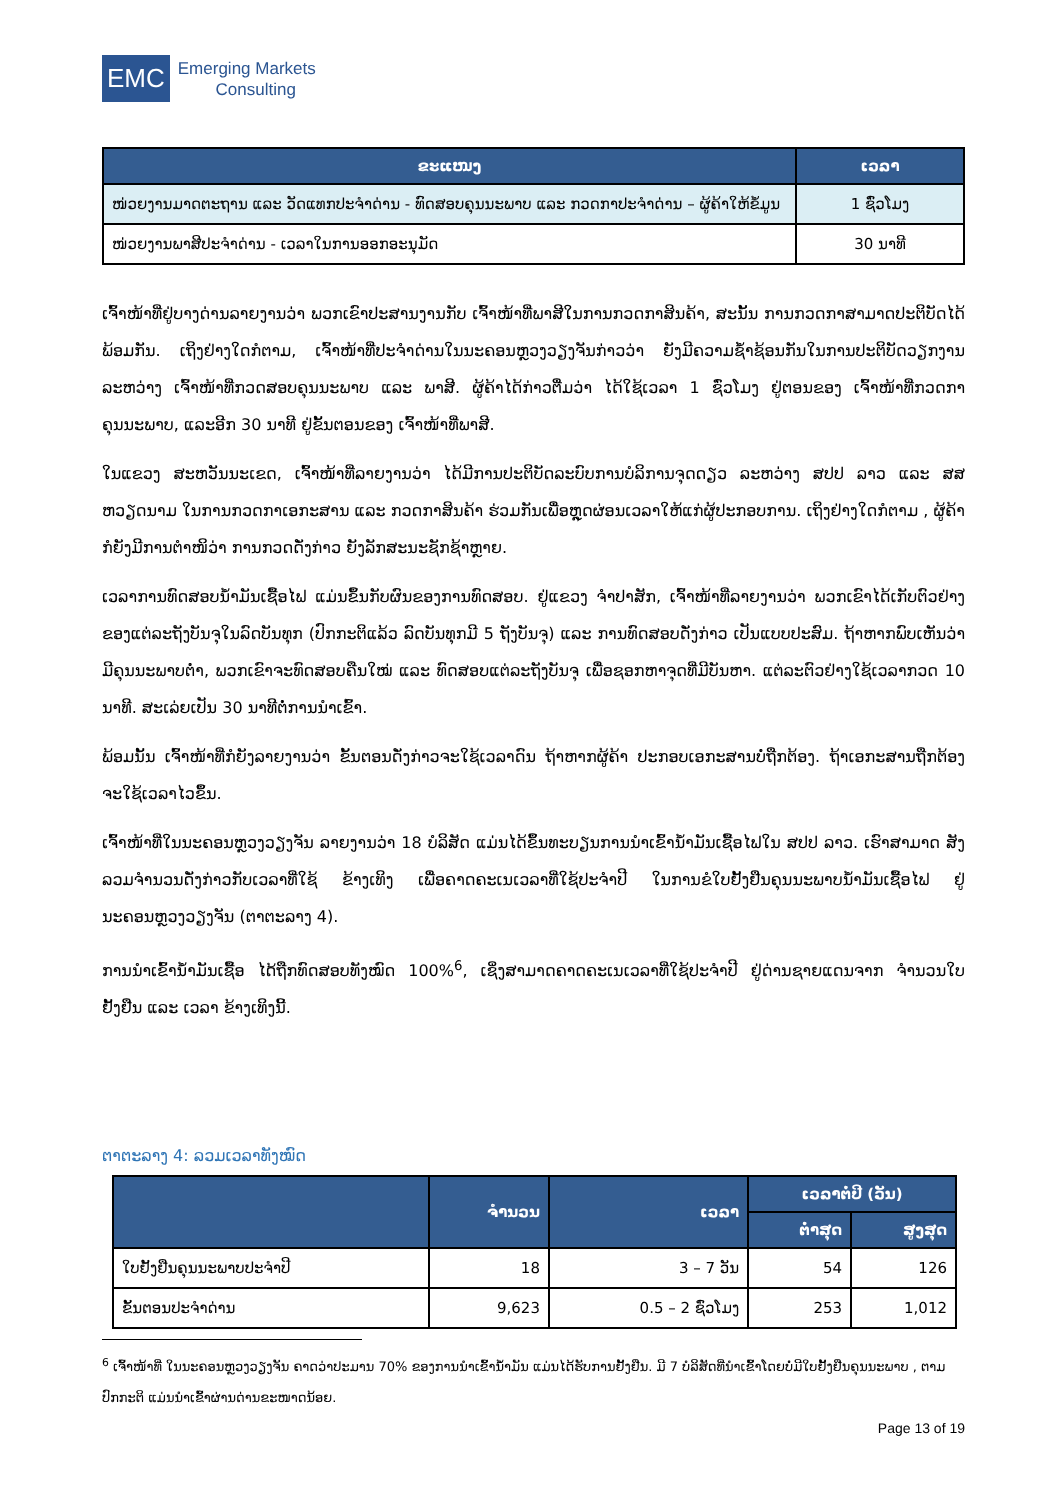EMC
Emerging Markets
Consulting
| ຂະແໜງ | ເວລາ |
| --- | --- |
| ໜ່ວຍງານມາດຕະຖານ ແລະ ວັດແທກປະຈໍາດ່ານ - ທົດສອບຄຸນນະພາບ ແລະ ກວດກາປະຈໍາດ່ານ – ຜູ້ຄ້າໃຫ້ຂໍ້ມູນ | 1 ຊົ່ວໂມງ |
| ໜ່ວຍງານພາສີປະຈໍາດ່ານ - ເວລາໃນການອອກອະນຸມັດ | 30 ນາທີ |
ເຈົ້າໜ້າທີ່ຢູ່ບາງດ່ານລາຍງານວ່າ ພວກເຂົາປະສານງານກັບ ເຈົ້າໜ້າທີ່ພາສີໃນການກວດກາສິນຄ້າ, ສະນັ້ນ ການກວດກາສາມາດປະຕິບັດໄດ້ພ້ອມກັນ. ເຖິງຢ່າງໃດກໍຕາມ, ເຈົ້າໜ້າທີ່ປະຈໍາດ່ານໃນນະຄອນຫຼວງວຽງຈັນກ່າວວ່າ ຍັງມີຄວາມຊໍ້າຊ້ອນກັນໃນການປະຕິບັດວຽກງານລະຫວ່າງ ເຈົ້າໜ້າທີ່ກວດສອບຄຸນນະພາບ ແລະ ພາສີ. ຜູ້ຄ້າໄດ້ກ່າວຕື່ມວ່າ ໄດ້ໃຊ້ເວລາ 1 ຊົ່ວໂມງ ຢູ່ຕອນຂອງ ເຈົ້າໜ້າທີ່ກວດກາຄຸນນະພາບ, ແລະອີກ 30 ນາທີ ຢູ່ຂັ້ນຕອນຂອງ ເຈົ້າໜ້າທີ່ພາສີ.
ໃນແຂວງ ສະຫວັນນະເຂດ, ເຈົ້າໜ້າທີ່ລາຍງານວ່າ ໄດ້ມີການປະຕິບັດລະບົບການບໍລິການຈຸດດຽວ ລະຫວ່າງ ສປປ ລາວ ແລະ ສສ ຫວຽດນາມ ໃນການກວດກາເອກະສານ ແລະ ກວດກາສິນຄ້າ ຮ່ວມກັນເພື່ອຫຼຸດຜ່ອນເວລາໃຫ້ແກ່ຜູ້ປະກອບການ. ເຖິງຢ່າງໃດກໍຕາມ , ຜູ້ຄ້າກໍຍັງມີການຕໍາໜິວ່າ ການກວດດັ່ງກ່າວ ຍັງລັກສະນະຊັກຊ້າຫຼາຍ.
ເວລາການທົດສອບນໍ້າມັນເຊື້ອໄຟ ແມ່ນຂຶ້ນກັບຜົນຂອງການທົດສອບ. ຢູ່ແຂວງ ຈໍາປາສັກ, ເຈົ້າໜ້າທີ່ລາຍງານວ່າ ພວກເຂົາໄດ້ເກັບຕົວຢ່າງຂອງແຕ່ລະຖັງບັນຈຸໃນລົດບັນທຸກ (ປົກກະຕິແລ້ວ ລົດບັນທຸກມີ 5 ຖັງບັນຈຸ) ແລະ ການທົດສອບດັ່ງກ່າວ ເປັນແບບປະສົມ. ຖ້າຫາກພົບເຫັນວ່າມີຄຸນນະພາບຕໍ່າ, ພວກເຂົາຈະທົດສອບຄືນໃໝ່ ແລະ ທົດສອບແຕ່ລະຖັງບັນຈຸ ເພື່ອຊອກຫາຈຸດທີ່ມີບັນຫາ. ແຕ່ລະຕົວຢ່າງໃຊ້ເວລາກວດ 10 ນາທີ. ສະເລ່ຍເປັນ 30 ນາທີຕໍ່ການນໍາເຂົ້າ.
ພ້ອມນັ້ນ ເຈົ້າໜ້າທີ່ກໍຍັງລາຍງານວ່າ ຂັ້ນຕອນດັ່ງກ່າວຈະໃຊ້ເວລາດົນ ຖ້າຫາກຜູ້ຄ້າ ປະກອບເອກະສານບໍ່ຖືກຕ້ອງ. ຖ້າເອກະສານຖືກຕ້ອງ ຈະໃຊ້ເວລາໄວຂຶ້ນ.
ເຈົ້າໜ້າທີ່ໃນນະຄອນຫຼວງວຽງຈັນ ລາຍງານວ່າ 18 ບໍລິສັດ ແມ່ນໄດ້ຂຶ້ນທະບຽນການນໍາເຂົ້ານໍ້າມັນເຊື້ອໄຟໃນ ສປປ ລາວ. ເຮົາສາມາດ ສັງລວມຈໍານວນດັ່ງກ່າວກັບເວລາທີ່ໃຊ້ ຂ້າງເທິງ ເພື່ອຄາດຄະເນເວລາທີ່ໃຊ້ປະຈໍາປີ ໃນການຂໍໃບຢັ້ງຢືນຄຸນນະພາບນໍ້າມັນເຊື້ອໄຟ ຢູ່ນະຄອນຫຼວງວຽງຈັນ (ຕາຕະລາງ 4).
ການນໍາເຂົ້ານໍ້າມັນເຊື້ອ ໄດ້ຖືກທົດສອບທັງໝົດ 100%<sup>6</sup>, ເຊິ່ງສາມາດຄາດຄະເນເວລາທີ່ໃຊ້ປະຈໍາປີ ຢູ່ດ່ານຊາຍແດນຈາກ ຈໍານວນໃບຢັ້ງຢືນ ແລະ ເວລາ ຂ້າງເທິງນີ້.
ຕາຕະລາງ 4: ລວມເວລາທັງໝົດ
| | ຈໍານວນ | ເວລາ | ເວລາຕໍ່ປີ (ວັນ) | |
| --- | --- | --- | --- | --- |
| | | | ຕໍ່າສຸດ | ສູງສຸດ |
| ໃບຢັ້ງຢືນຄຸນນະພາບປະຈໍາປີ | 18 | 3 – 7 ວັນ | 54 | 126 |
| ຂັ້ນຕອນປະຈໍາດ່ານ | 9,623 | 0.5 – 2 ຊົ່ວໂມງ | 253 | 1,012 |
<sup>6</sup> ເຈົ້າໜ້າທີ່ ໃນນະຄອນຫຼວງວຽງຈັນ ຄາດວ່າປະມານ 70% ຂອງການນໍາເຂົ້ານໍ້າມັນ ແມ່ນໄດ້ຮັບການຢັ້ງຢືນ. ມີ 7 ບໍລິສັດທີ່ນໍາເຂົ້າໂດຍບໍ່ມີໃບຢັ້ງຢືນຄຸນນະພາບ , ຕາມປົກກະຕິ ແມ່ນນໍາເຂົ້າຜ່ານດ່ານຂະໜາດນ້ອຍ.
Page 13 of 19